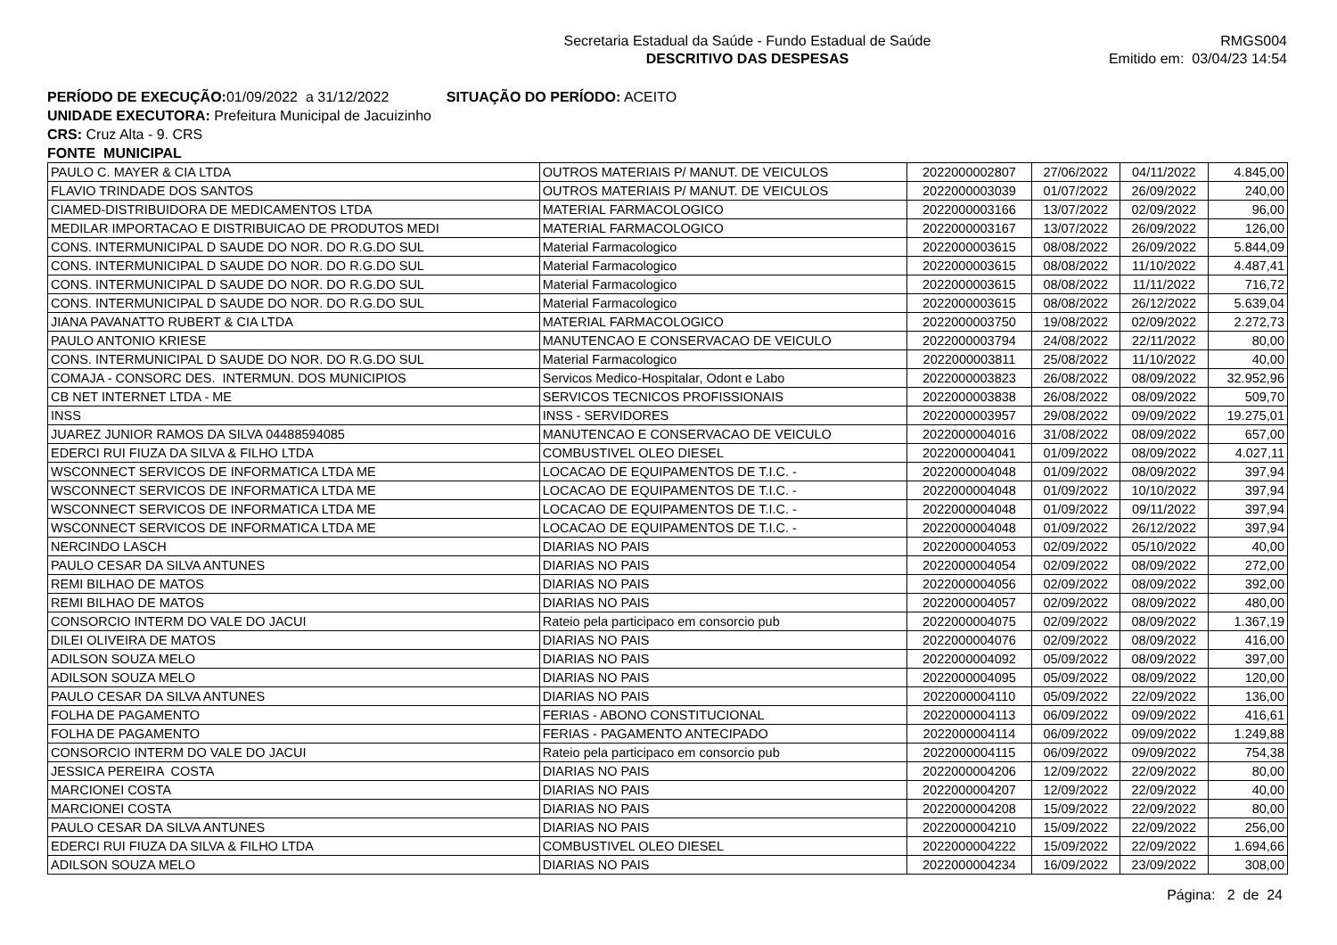Secretaria Estadual da Saúde - Fundo Estadual de Saúde
DESCRITIVO DAS DESPESAS
RMGS004
Emitido em: 03/04/23 14:54
PERÍODO DE EXECUÇÃO: 01/09/2022 a 31/12/2022 SITUAÇÃO DO PERÍODO: ACEITO
UNIDADE EXECUTORA: Prefeitura Municipal de Jacuizinho
CRS: Cruz Alta - 9. CRS
FONTE MUNICIPAL
| PAULO C. MAYER & CIA LTDA | OUTROS MATERIAIS P/ MANUT. DE VEICULOS | 2022000002807 | 27/06/2022 | 04/11/2022 | 4.845,00 |
| FLAVIO TRINDADE DOS SANTOS | OUTROS MATERIAIS P/ MANUT. DE VEICULOS | 2022000003039 | 01/07/2022 | 26/09/2022 | 240,00 |
| CIAMED-DISTRIBUIDORA DE MEDICAMENTOS LTDA | MATERIAL FARMACOLOGICO | 2022000003166 | 13/07/2022 | 02/09/2022 | 96,00 |
| MEDILAR IMPORTACAO E DISTRIBUICAO DE PRODUTOS MEDI | MATERIAL FARMACOLOGICO | 2022000003167 | 13/07/2022 | 26/09/2022 | 126,00 |
| CONS. INTERMUNICIPAL D SAUDE DO NOR. DO R.G.DO SUL | Material Farmacologico | 2022000003615 | 08/08/2022 | 26/09/2022 | 5.844,09 |
| CONS. INTERMUNICIPAL D SAUDE DO NOR. DO R.G.DO SUL | Material Farmacologico | 2022000003615 | 08/08/2022 | 11/10/2022 | 4.487,41 |
| CONS. INTERMUNICIPAL D SAUDE DO NOR. DO R.G.DO SUL | Material Farmacologico | 2022000003615 | 08/08/2022 | 11/11/2022 | 716,72 |
| CONS. INTERMUNICIPAL D SAUDE DO NOR. DO R.G.DO SUL | Material Farmacologico | 2022000003615 | 08/08/2022 | 26/12/2022 | 5.639,04 |
| JIANA PAVANATTO RUBERT & CIA LTDA | MATERIAL FARMACOLOGICO | 2022000003750 | 19/08/2022 | 02/09/2022 | 2.272,73 |
| PAULO ANTONIO KRIESE | MANUTENCAO E CONSERVACAO DE VEICULO | 2022000003794 | 24/08/2022 | 22/11/2022 | 80,00 |
| CONS. INTERMUNICIPAL D SAUDE DO NOR. DO R.G.DO SUL | Material Farmacologico | 2022000003811 | 25/08/2022 | 11/10/2022 | 40,00 |
| COMAJA - CONSORC DES. INTERMUN. DOS MUNICIPIOS | Servicos Medico-Hospitalar, Odont e Labo | 2022000003823 | 26/08/2022 | 08/09/2022 | 32.952,96 |
| CB NET INTERNET LTDA - ME | SERVICOS TECNICOS PROFISSIONAIS | 2022000003838 | 26/08/2022 | 08/09/2022 | 509,70 |
| INSS | INSS - SERVIDORES | 2022000003957 | 29/08/2022 | 09/09/2022 | 19.275,01 |
| JUAREZ JUNIOR RAMOS DA SILVA 04488594085 | MANUTENCAO E CONSERVACAO DE VEICULO | 2022000004016 | 31/08/2022 | 08/09/2022 | 657,00 |
| EDERCI RUI FIUZA DA SILVA & FILHO LTDA | COMBUSTIVEL OLEO DIESEL | 2022000004041 | 01/09/2022 | 08/09/2022 | 4.027,11 |
| WSCONNECT SERVICOS DE INFORMATICA LTDA ME | LOCACAO DE EQUIPAMENTOS DE T.I.C. - | 2022000004048 | 01/09/2022 | 08/09/2022 | 397,94 |
| WSCONNECT SERVICOS DE INFORMATICA LTDA ME | LOCACAO DE EQUIPAMENTOS DE T.I.C. - | 2022000004048 | 01/09/2022 | 10/10/2022 | 397,94 |
| WSCONNECT SERVICOS DE INFORMATICA LTDA ME | LOCACAO DE EQUIPAMENTOS DE T.I.C. - | 2022000004048 | 01/09/2022 | 09/11/2022 | 397,94 |
| WSCONNECT SERVICOS DE INFORMATICA LTDA ME | LOCACAO DE EQUIPAMENTOS DE T.I.C. - | 2022000004048 | 01/09/2022 | 26/12/2022 | 397,94 |
| NERCINDO LASCH | DIARIAS NO PAIS | 2022000004053 | 02/09/2022 | 05/10/2022 | 40,00 |
| PAULO CESAR DA SILVA ANTUNES | DIARIAS NO PAIS | 2022000004054 | 02/09/2022 | 08/09/2022 | 272,00 |
| REMI BILHAO DE MATOS | DIARIAS NO PAIS | 2022000004056 | 02/09/2022 | 08/09/2022 | 392,00 |
| REMI BILHAO DE MATOS | DIARIAS NO PAIS | 2022000004057 | 02/09/2022 | 08/09/2022 | 480,00 |
| CONSORCIO INTERM DO VALE DO JACUI | Rateio pela participaco em consorcio pub | 2022000004075 | 02/09/2022 | 08/09/2022 | 1.367,19 |
| DILEI OLIVEIRA DE MATOS | DIARIAS NO PAIS | 2022000004076 | 02/09/2022 | 08/09/2022 | 416,00 |
| ADILSON SOUZA MELO | DIARIAS NO PAIS | 2022000004092 | 05/09/2022 | 08/09/2022 | 397,00 |
| ADILSON SOUZA MELO | DIARIAS NO PAIS | 2022000004095 | 05/09/2022 | 08/09/2022 | 120,00 |
| PAULO CESAR DA SILVA ANTUNES | DIARIAS NO PAIS | 2022000004110 | 05/09/2022 | 22/09/2022 | 136,00 |
| FOLHA DE PAGAMENTO | FERIAS - ABONO CONSTITUCIONAL | 2022000004113 | 06/09/2022 | 09/09/2022 | 416,61 |
| FOLHA DE PAGAMENTO | FERIAS - PAGAMENTO ANTECIPADO | 2022000004114 | 06/09/2022 | 09/09/2022 | 1.249,88 |
| CONSORCIO INTERM DO VALE DO JACUI | Rateio pela participaco em consorcio pub | 2022000004115 | 06/09/2022 | 09/09/2022 | 754,38 |
| JESSICA PEREIRA COSTA | DIARIAS NO PAIS | 2022000004206 | 12/09/2022 | 22/09/2022 | 80,00 |
| MARCIONEI COSTA | DIARIAS NO PAIS | 2022000004207 | 12/09/2022 | 22/09/2022 | 40,00 |
| MARCIONEI COSTA | DIARIAS NO PAIS | 2022000004208 | 15/09/2022 | 22/09/2022 | 80,00 |
| PAULO CESAR DA SILVA ANTUNES | DIARIAS NO PAIS | 2022000004210 | 15/09/2022 | 22/09/2022 | 256,00 |
| EDERCI RUI FIUZA DA SILVA & FILHO LTDA | COMBUSTIVEL OLEO DIESEL | 2022000004222 | 15/09/2022 | 22/09/2022 | 1.694,66 |
| ADILSON SOUZA MELO | DIARIAS NO PAIS | 2022000004234 | 16/09/2022 | 23/09/2022 | 308,00 |
Página: 2 de 24